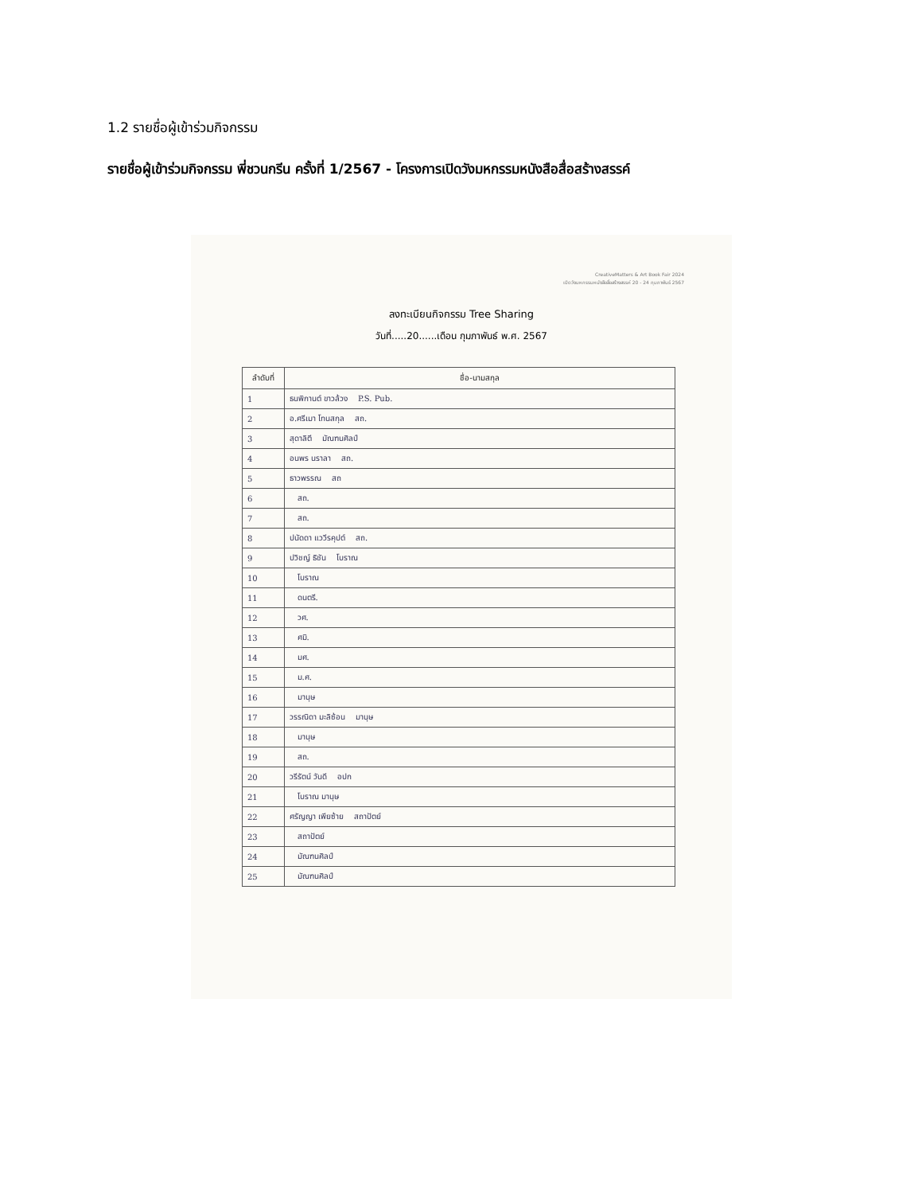1.2 รายชื่อผู้เข้าร่วมกิจกรรม
รายชื่อผู้เข้าร่วมกิจกรรม พี่ชวนกรีน ครั้งที่ 1/2567 - โครงการเปิดวังมหกรรมหนังสือสื่อสร้างสรรค์
CreativeMatters & Art Book Fair 2024
เปิดวังมหกรรมหนังสือสื่อสร้างสรรค์ 20 - 24 กุมภาพันธ์ 2567
ลงทะเบียนกิจกรรม Tree Sharing
วันที่.....20......เดือน กุมภาพันธ์ พ.ศ. 2567
| ลำดับที่ | ชื่อ-นามสกุล |
| --- | --- |
| 1 | ธนพิกานต์ ขาวล้วง P.S. Pub. |
| 2 | อ.ศรีเมา โทนสกุล สถ. |
| 3 | สุดาลิตี มัณฑนศิลป์ |
| 4 | อนพร นราลา สถ. |
| 5 | ธาวพรรณ สถ |
| 6 | สถ. |
| 7 | สถ. |
| 8 | ปนัดดา แววีรคุปต์ สถ. |
| 9 | ปวิชญ์ ธิชัน โบราณ |
| 10 | โบราณ |
| 11 | ดนตรี. |
| 12 | วศ. |
| 13 | ศมิ. |
| 14 | มศ. |
| 15 | ม.ศ. |
| 16 | มานุษ |
| 17 | วรรณิดา มะลิซ้อน มานุษ |
| 18 | มานุษ |
| 19 | สถ. |
| 20 | วรีรัตน์ วันดี อปก |
| 21 | โบราณ มานุษ |
| 22 | ศรัญญา เพียซ้าย สถาปัตย์ |
| 23 | สถาปัตย์ |
| 24 | มัณฑนศิลป์ |
| 25 | มัณฑนศิลป์ |